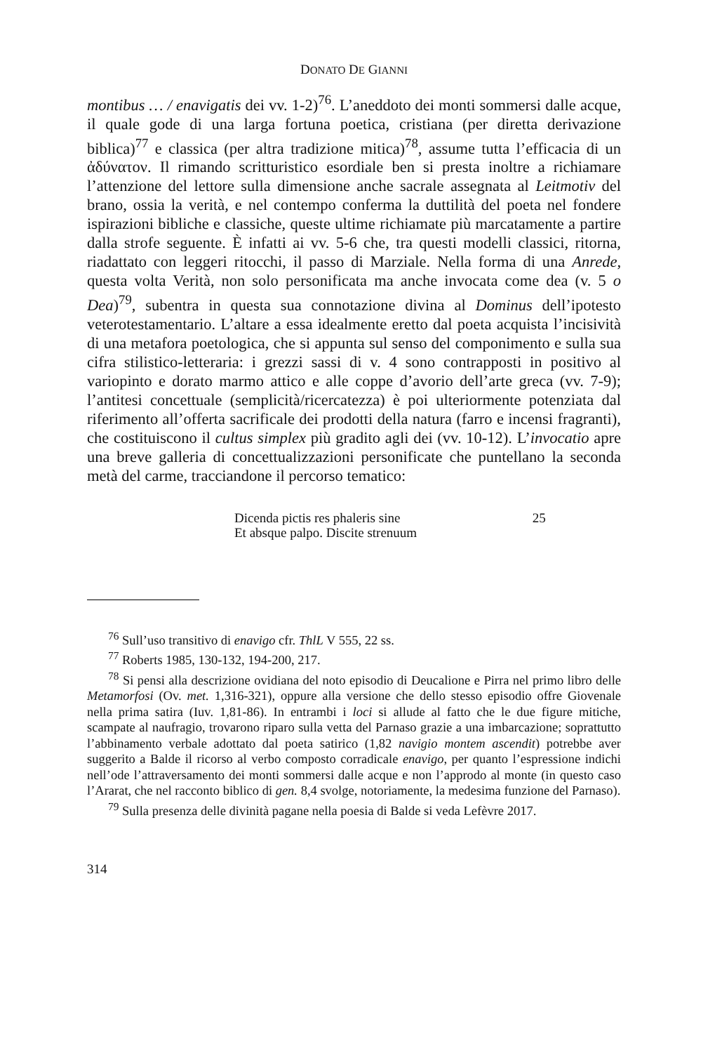DONATO DE GIANNI
montibus … / enavigatis dei vv. 1-2)<sup>76</sup>. L’aneddoto dei monti sommersi dalle acque, il quale gode di una larga fortuna poetica, cristiana (per diretta derivazione biblica)<sup>77</sup> e classica (per altra tradizione mitica)<sup>78</sup>, assume tutta l’efficacia di un ἀδύνατον. Il rimando scritturistico esordiale ben si presta inoltre a richiamare l’attenzione del lettore sulla dimensione anche sacrale assegnata al Leitmotiv del brano, ossia la verità, e nel contempo conferma la duttilità del poeta nel fondere ispirazioni bibliche e classiche, queste ultime richiamate più marcatamente a partire dalla strofe seguente. È infatti ai vv. 5-6 che, tra questi modelli classici, ritorna, riadattato con leggeri ritocchi, il passo di Marziale. Nella forma di una Anrede, questa volta Verità, non solo personificata ma anche invocata come dea (v. 5 o Dea)<sup>79</sup>, subentra in questa sua connotazione divina al Dominus dell’ipotesto veterotestamentario. L’altare a essa idealmente eretto dal poeta acquista l’incisività di una metafora poetologica, che si appunta sul senso del componimento e sulla sua cifra stilistico-letteraria: i grezzi sassi di v. 4 sono contrapposti in positivo al variopinto e dorato marmo attico e alle coppe d’avorio dell’arte greca (vv. 7-9); l’antitesi concettuale (semplicità/ricercatezza) è poi ulteriormente potenziata dal riferimento all’offerta sacrificale dei prodotti della natura (farro e incensi fragranti), che costituiscono il cultus simplex più gradito agli dei (vv. 10-12). L’invocatio apre una breve galleria di concettualizzazioni personificate che puntellano la seconda metà del carme, tracciandone il percorso tematico:
Dicenda pictis res phaleris sine 25
Et absque palpo. Discite strenuum
<sup>76</sup> Sull’uso transitivo di enavigo cfr. ThlL V 555, 22 ss.
<sup>77</sup> Roberts 1985, 130-132, 194-200, 217.
<sup>78</sup> Si pensi alla descrizione ovidiana del noto episodio di Deucalione e Pirra nel primo libro delle Metamorfosi (Ov. met. 1,316-321), oppure alla versione che dello stesso episodio offre Giovenale nella prima satira (Iuv. 1,81-86). In entrambi i loci si allude al fatto che le due figure mitiche, scampate al naufragio, trovarono riparo sulla vetta del Parnaso grazie a una imbarcazione; soprattutto l’abbinamento verbale adottato dal poeta satirico (1,82 navigio montem ascendit) potrebbe aver suggerito a Balde il ricorso al verbo composto corradicale enavigo, per quanto l’espressione indichi nell’ode l’attraversamento dei monti sommersi dalle acque e non l’approdo al monte (in questo caso l’Ararat, che nel racconto biblico di gen. 8,4 svolge, notoriamente, la medesima funzione del Parnaso).
<sup>79</sup> Sulla presenza delle divinità pagane nella poesia di Balde si veda Lefèvre 2017.
314